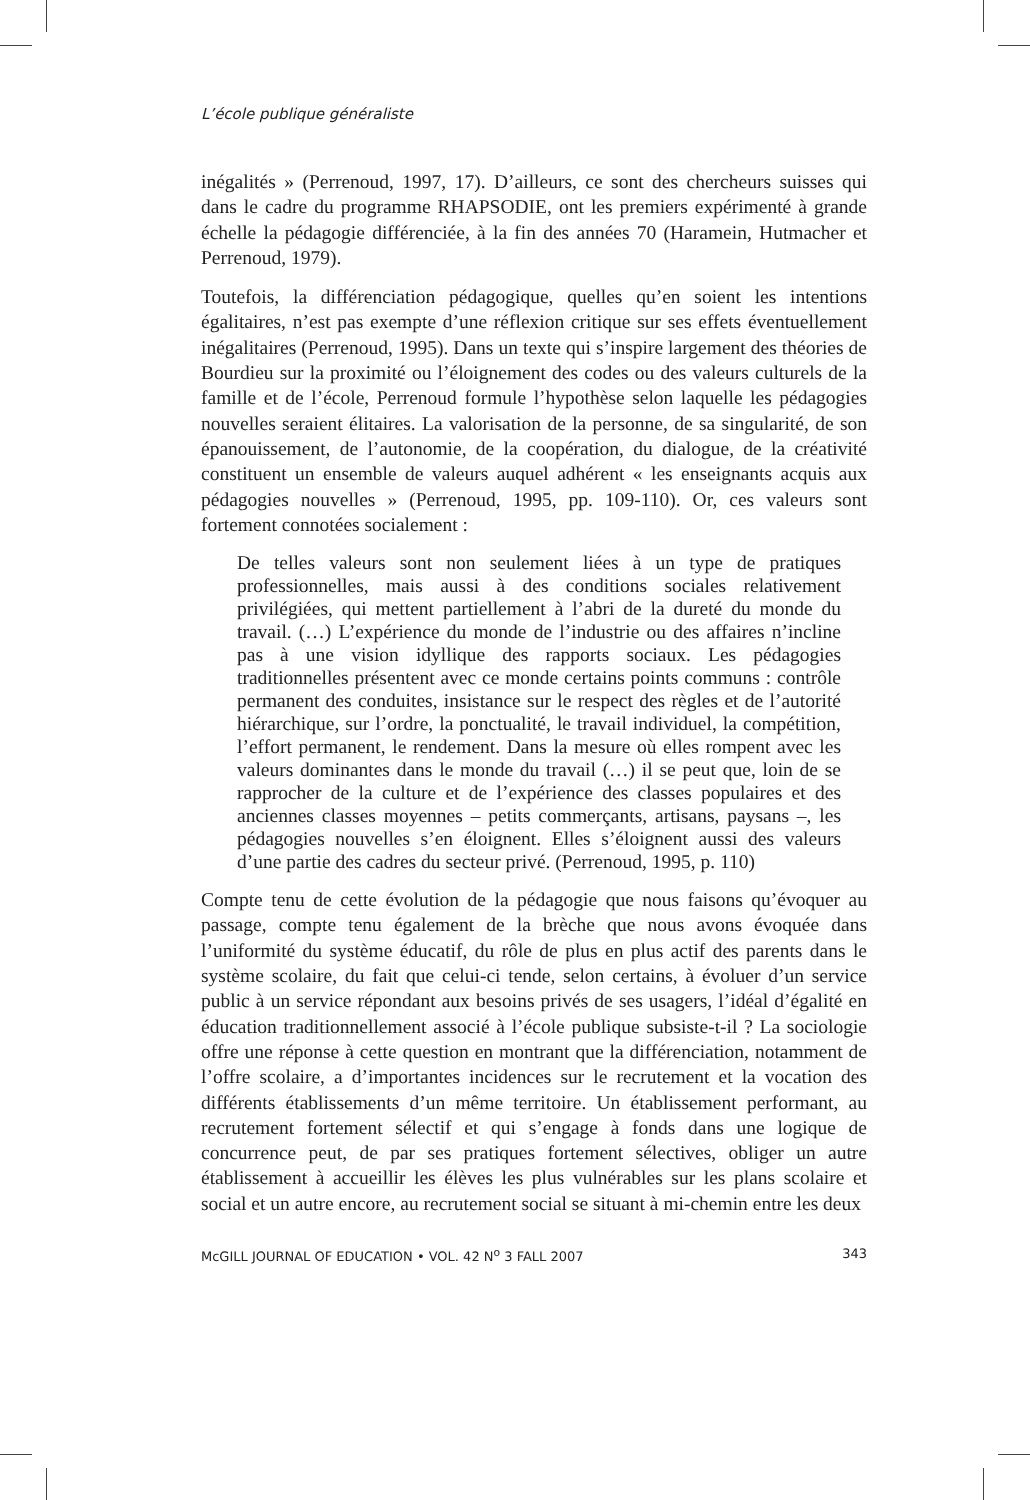L’école publique généraliste
inégalités » (Perrenoud, 1997, 17). D’ailleurs, ce sont des chercheurs suisses qui dans le cadre du programme RHAPSODIE, ont les premiers expérimenté à grande échelle la pédagogie différenciée, à la fin des années 70 (Haramein, Hutmacher et Perrenoud, 1979).
Toutefois, la différenciation pédagogique, quelles qu’en soient les intentions égalitaires, n’est pas exempte d’une réflexion critique sur ses effets éventuellement inégalitaires (Perrenoud, 1995). Dans un texte qui s’inspire largement des théories de Bourdieu sur la proximité ou l’éloignement des codes ou des valeurs culturels de la famille et de l’école, Perrenoud formule l’hypothèse selon laquelle les pédagogies nouvelles seraient élitaires. La valorisation de la personne, de sa singularité, de son épanouissement, de l’autonomie, de la coopération, du dialogue, de la créativité constituent un ensemble de valeurs auquel adhérent « les enseignants acquis aux pédagogies nouvelles » (Perrenoud, 1995, pp. 109-110). Or, ces valeurs sont fortement connotées socialement :
De telles valeurs sont non seulement liées à un type de pratiques professionnelles, mais aussi à des conditions sociales relativement privilégiées, qui mettent partiellement à l’abri de la dureté du monde du travail. (…) L’expérience du monde de l’industrie ou des affaires n’incline pas à une vision idyllique des rapports sociaux. Les pédagogies traditionnelles présentent avec ce monde certains points communs : contrôle permanent des conduites, insistance sur le respect des règles et de l’autorité hiérarchique, sur l’ordre, la ponctualité, le travail individuel, la compétition, l’effort permanent, le rendement. Dans la mesure où elles rompent avec les valeurs dominantes dans le monde du travail (…) il se peut que, loin de se rapprocher de la culture et de l’expérience des classes populaires et des anciennes classes moyennes – petits commerçants, artisans, paysans –, les pédagogies nouvelles s’en éloignent. Elles s’éloignent aussi des valeurs d’une partie des cadres du secteur privé. (Perrenoud, 1995, p. 110)
Compte tenu de cette évolution de la pédagogie que nous faisons qu’évoquer au passage, compte tenu également de la brèche que nous avons évoquée dans l’uniformité du système éducatif, du rôle de plus en plus actif des parents dans le système scolaire, du fait que celui-ci tende, selon certains, à évoluer d’un service public à un service répondant aux besoins privés de ses usagers, l’idéal d’égalité en éducation traditionnellement associé à l’école publique subsiste-t-il ? La sociologie offre une réponse à cette question en montrant que la différenciation, notamment de l’offre scolaire, a d’importantes incidences sur le recrutement et la vocation des différents établissements d’un même territoire. Un établissement performant, au recrutement fortement sélectif et qui s’engage à fonds dans une logique de concurrence peut, de par ses pratiques fortement sélectives, obliger un autre établissement à accueillir les élèves les plus vulnérables sur les plans scolaire et social et un autre encore, au recrutement social se situant à mi-chemin entre les deux
McGILL JOURNAL OF EDUCATION • VOL. 42 N<sup>o</sup> 3 FALL 2007 343